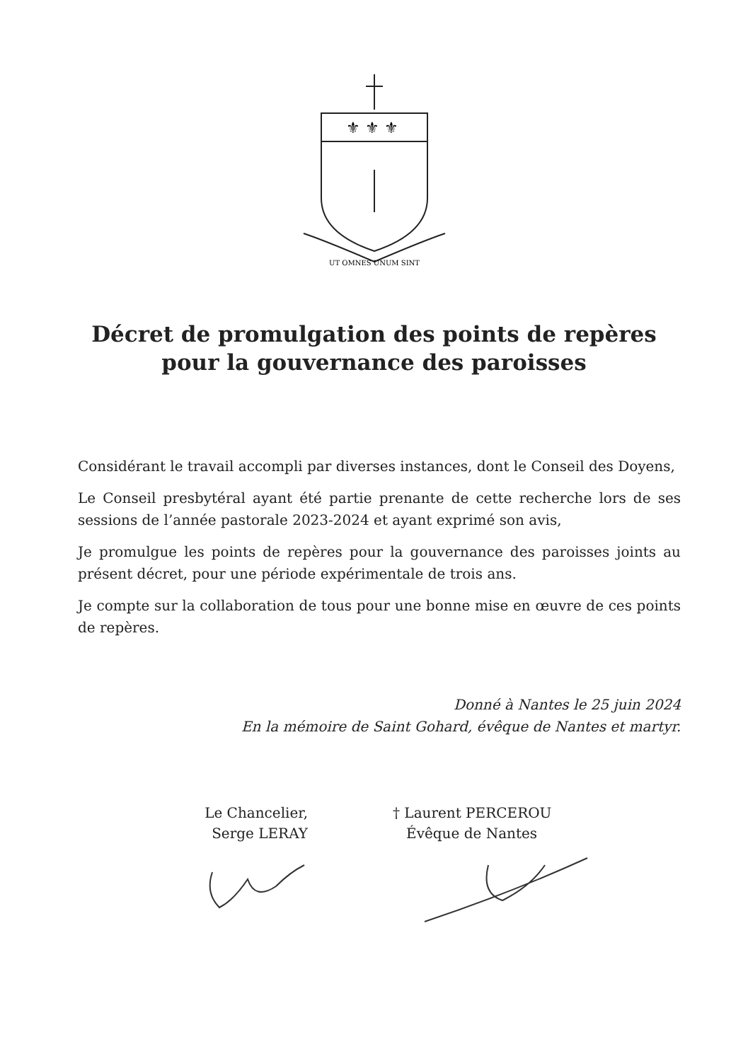⚜ ⚜ ⚜
UT OMNES UNUM SINT
Décret de promulgation des points de repères
pour la gouvernance des paroisses
Considérant le travail accompli par diverses instances, dont le Conseil des Doyens,
Le Conseil presbytéral ayant été partie prenante de cette recherche lors de ses sessions de l’année pastorale 2023-2024 et ayant exprimé son avis,
Je promulgue les points de repères pour la gouvernance des paroisses joints au présent décret, pour une période expérimentale de trois ans.
Je compte sur la collaboration de tous pour une bonne mise en œuvre de ces points de repères.
Donné à Nantes le 25 juin 2024
En la mémoire de Saint Gohard, évêque de Nantes et martyr.
Le Chancelier,
Serge LERAY
† Laurent PERCEROU
Évêque de Nantes